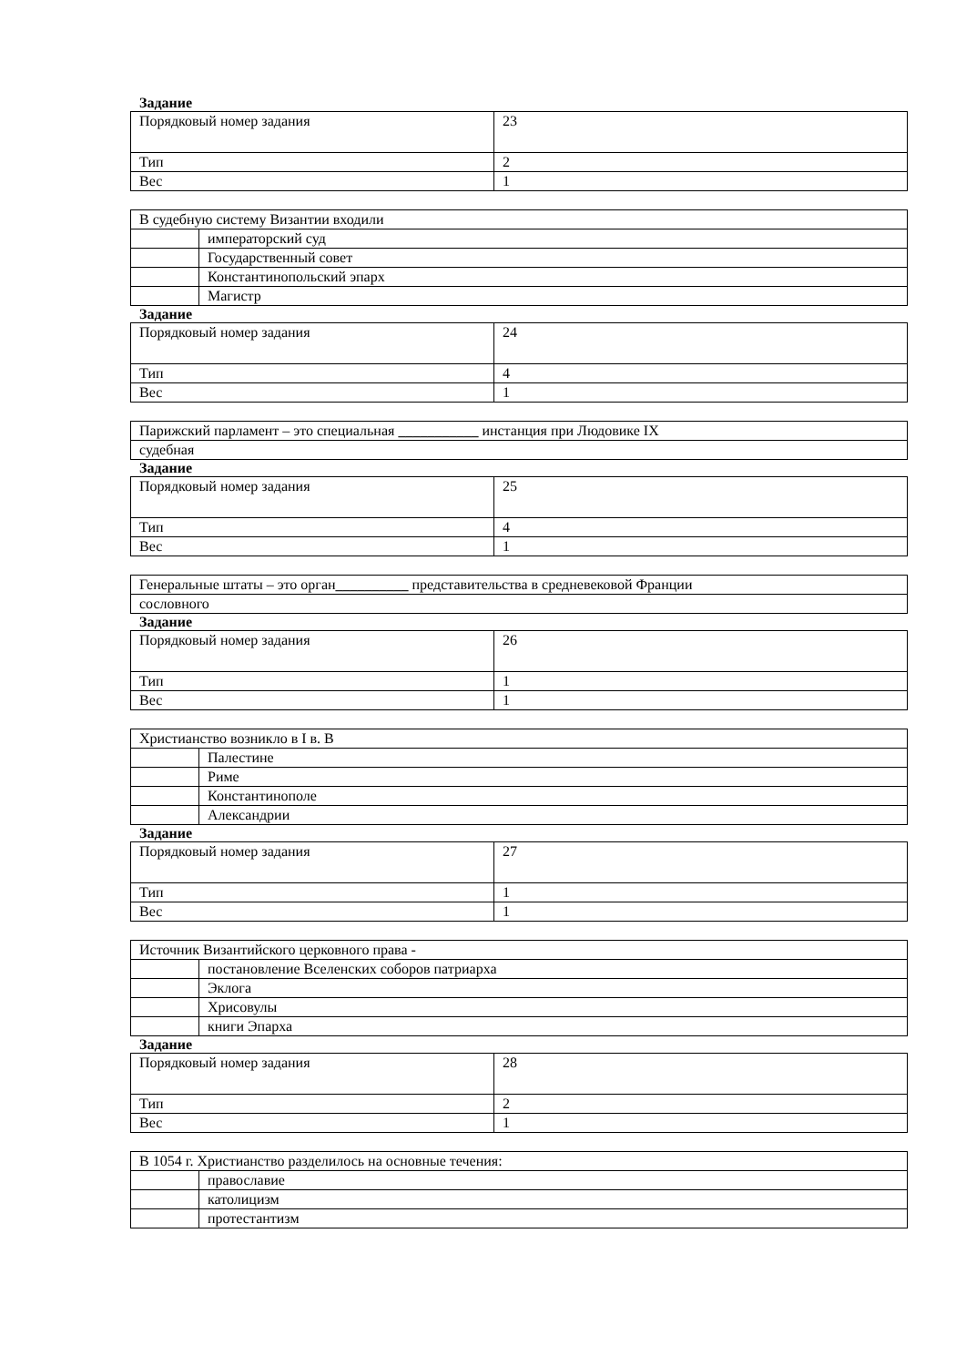Задание
| Порядковый номер задания | 23 |
| Тип | 2 |
| Вес | 1 |
| В судебную систему Византии входили | |
| | императорский суд |
| | Государственный совет |
| | Константинопольский эпарх |
| | Магистр |
Задание
| Порядковый номер задания | 24 |
| Тип | 4 |
| Вес | 1 |
| Парижский парламент – это специальная ___________ инстанция при Людовике IX |
| судебная |
Задание
| Порядковый номер задания | 25 |
| Тип | 4 |
| Вес | 1 |
| Генеральные штаты – это орган __________ представительства в средневековой Франции |
| сословного |
Задание
| Порядковый номер задания | 26 |
| Тип | 1 |
| Вес | 1 |
| Христианство возникло в I в. В | |
| | Палестине |
| | Риме |
| | Константинополе |
| | Александрии |
Задание
| Порядковый номер задания | 27 |
| Тип | 1 |
| Вес | 1 |
| Источник Византийского церковного права - | |
| | постановление Вселенских соборов патриарха |
| | Эклога |
| | Хрисовулы |
| | книги Эпарха |
Задание
| Порядковый номер задания | 28 |
| Тип | 2 |
| Вес | 1 |
| В 1054 г. Христианство разделилось на основные течения: | |
| | православие |
| | католицизм |
| | протестантизм |